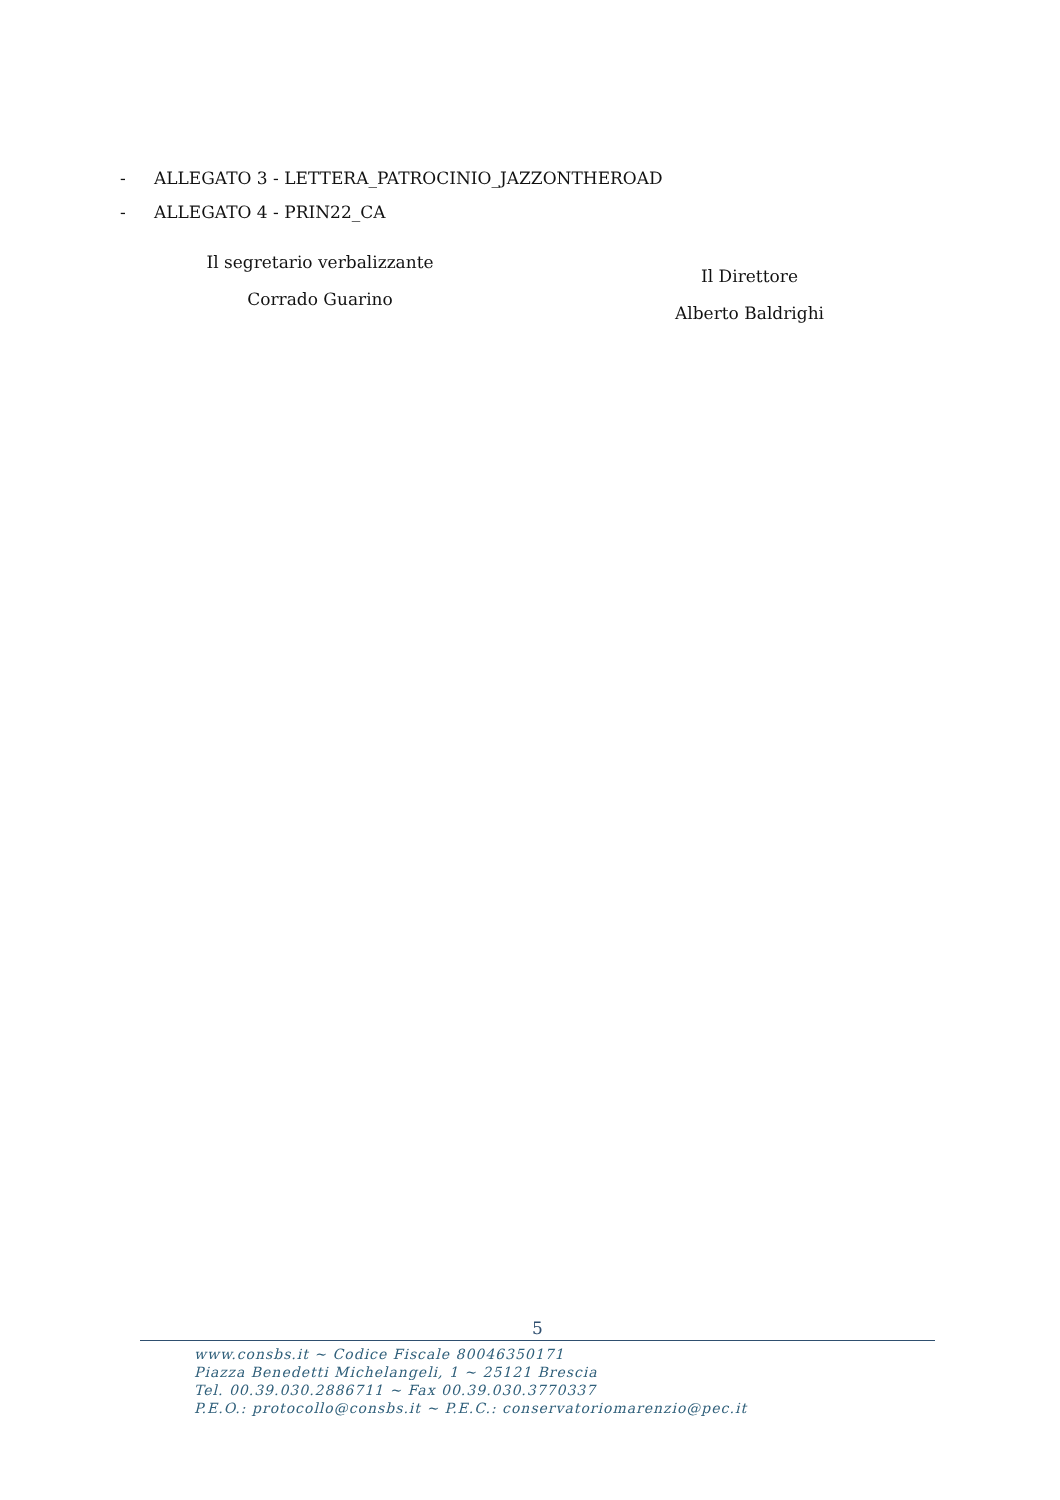- ALLEGATO 3 - LETTERA_PATROCINIO_JAZZONTHEROAD
- ALLEGATO 4 - PRIN22_CA
Il segretario verbalizzante
Corrado Guarino
Il Direttore
Alberto Baldrighi
5
www.consbs.it ~ Codice Fiscale 80046350171
Piazza Benedetti Michelangeli, 1 ~ 25121 Brescia
Tel. 00.39.030.2886711 ~ Fax 00.39.030.3770337
P.E.O.: protocollo@consbs.it ~ P.E.C.: conservatoriomarenzio@pec.it